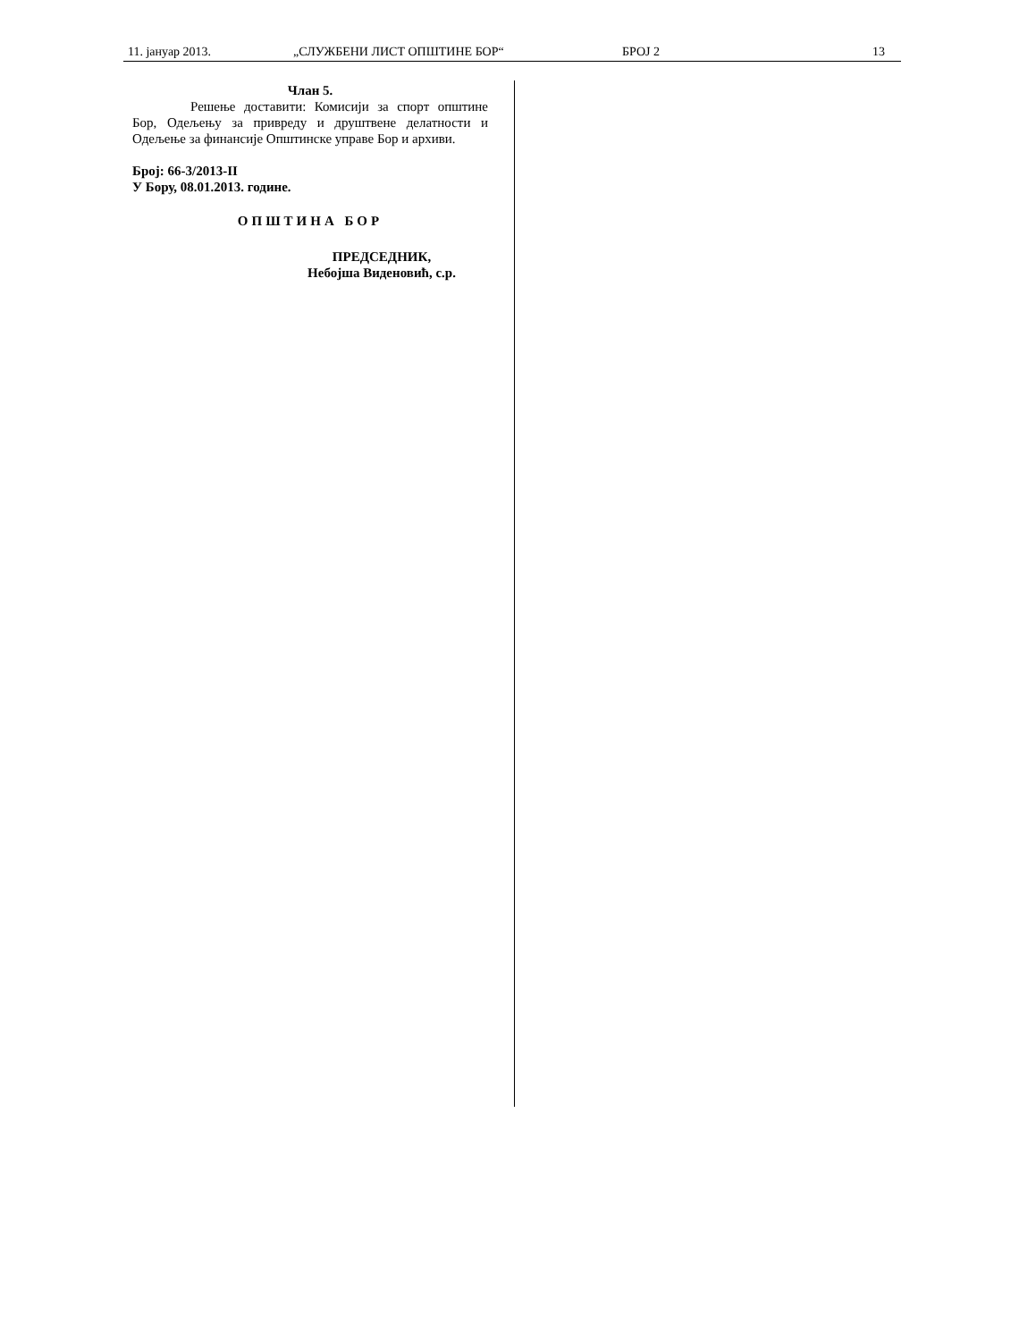11. јануар 2013. „СЛУЖБЕНИ ЛИСТ ОПШТИНЕ БОР“БРОЈ 2 13
Члан 5.
Решење доставити: Комисији за спорт општине Бор, Одељењу за привреду и друштвене делатности и Одељење за финансије Општинске управе Бор и архиви.
Број: 66-3/2013-II
У Бору, 08.01.2013. године.
ОПШТИНА БОР
ПРЕДСЕДНИК,
Небојша Виденовић, с.р.